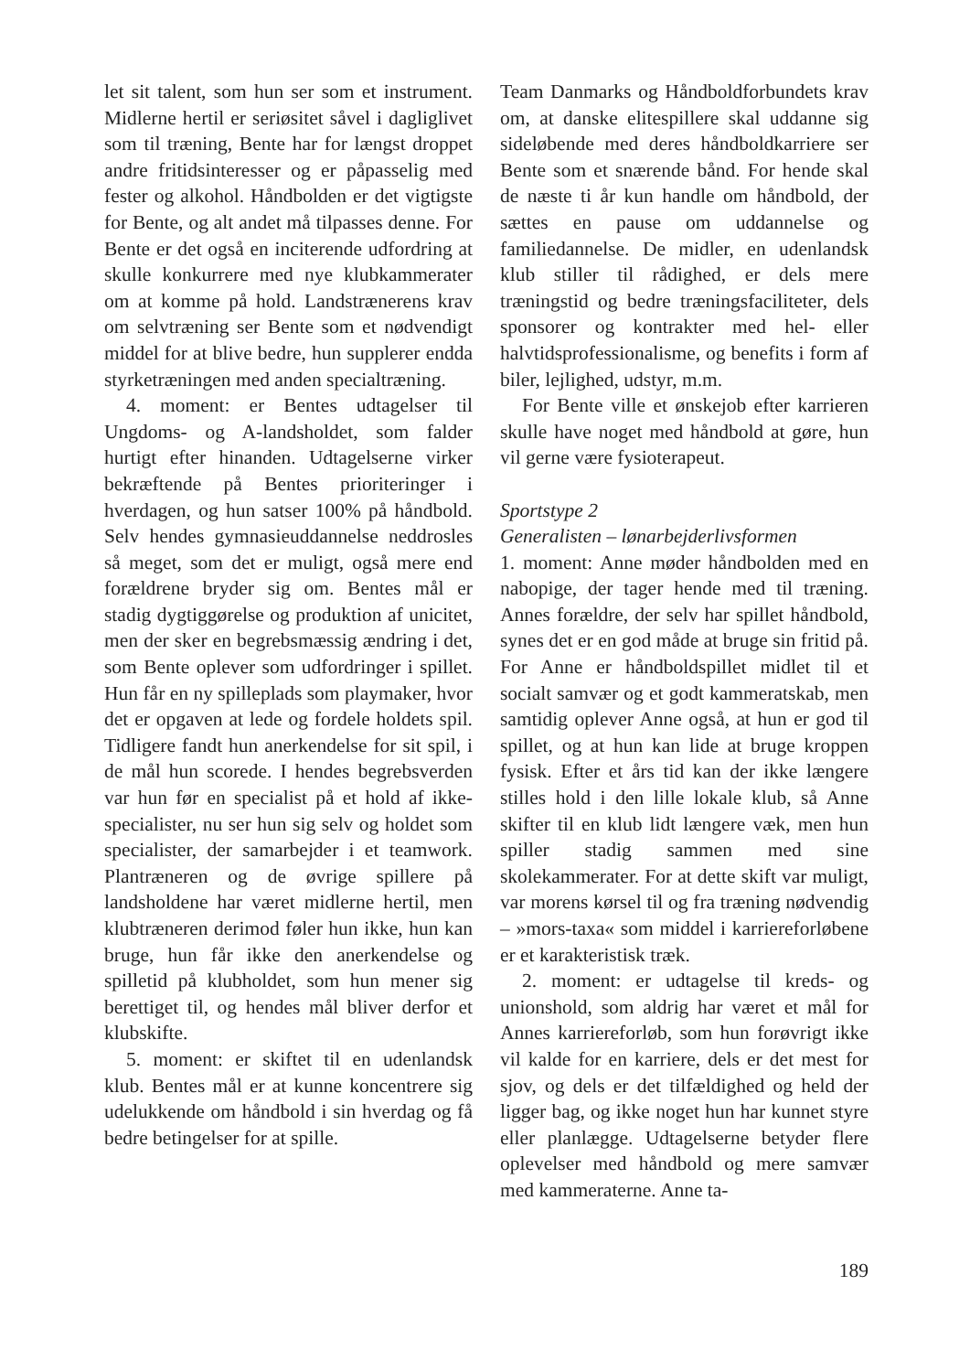let sit talent, som hun ser som et instrument. Midlerne hertil er seriøsitet såvel i dagliglivet som til træning, Bente har for længst droppet andre fritidsinteresser og er påpasselig med fester og alkohol. Håndbolden er det vigtigste for Bente, og alt andet må tilpasses denne. For Bente er det også en inciterende udfordring at skulle konkurrere med nye klubkammerater om at komme på hold. Landstrænerens krav om selvtræning ser Bente som et nødvendigt middel for at blive bedre, hun supplerer endda styrketræningen med anden specialtræning.
4. moment: er Bentes udtagelser til Ungdoms- og A-landsholdet, som falder hurtigt efter hinanden. Udtagelserne virker bekræftende på Bentes prioriteringer i hverdagen, og hun satser 100% på håndbold. Selv hendes gymnasieuddannelse neddrosles så meget, som det er muligt, også mere end forældrene bryder sig om. Bentes mål er stadig dygtiggørelse og produktion af unicitet, men der sker en begrebsmæssig ændring i det, som Bente oplever som udfordringer i spillet. Hun får en ny spilleplads som playmaker, hvor det er opgaven at lede og fordele holdets spil. Tidligere fandt hun anerkendelse for sit spil, i de mål hun scorede. I hendes begrebsverden var hun før en specialist på et hold af ikke-specialister, nu ser hun sig selv og holdet som specialister, der samarbejder i et teamwork. Plantræneren og de øvrige spillere på landsholdene har været midlerne hertil, men klubtræneren derimod føler hun ikke, hun kan bruge, hun får ikke den anerkendelse og spilletid på klubholdet, som hun mener sig berettiget til, og hendes mål bliver derfor et klubskifte.
5. moment: er skiftet til en udenlandsk klub. Bentes mål er at kunne koncentrere sig udelukkende om håndbold i sin hverdag og få bedre betingelser for at spille.
Team Danmarks og Håndboldforbundets krav om, at danske elitespillere skal uddanne sig sideløbende med deres håndboldkarriere ser Bente som et snærende bånd. For hende skal de næste ti år kun handle om håndbold, der sættes en pause om uddannelse og familiedannelse. De midler, en udenlandsk klub stiller til rådighed, er dels mere træningstid og bedre træningsfaciliteter, dels sponsorer og kontrakter med hel- eller halvtidsprofessionalisme, og benefits i form af biler, lejlighed, udstyr, m.m.
For Bente ville et ønskejob efter karrieren skulle have noget med håndbold at gøre, hun vil gerne være fysioterapeut.
Sportstype 2
Generalisten – lønarbejderlivsformen
1. moment: Anne møder håndbolden med en nabopige, der tager hende med til træning. Annes forældre, der selv har spillet håndbold, synes det er en god måde at bruge sin fritid på. For Anne er håndboldspillet midlet til et socialt samvær og et godt kammeratskab, men samtidig oplever Anne også, at hun er god til spillet, og at hun kan lide at bruge kroppen fysisk. Efter et års tid kan der ikke længere stilles hold i den lille lokale klub, så Anne skifter til en klub lidt længere væk, men hun spiller stadig sammen med sine skolekammerater. For at dette skift var muligt, var morens kørsel til og fra træning nødvendig – »mors-taxa« som middel i karriereforløbene er et karakteristisk træk.
2. moment: er udtagelse til kreds- og unionshold, som aldrig har været et mål for Annes karriereforløb, som hun forøvrigt ikke vil kalde for en karriere, dels er det mest for sjov, og dels er det tilfældighed og held der ligger bag, og ikke noget hun har kunnet styre eller planlægge. Udtagelserne betyder flere oplevelser med håndbold og mere samvær med kammeraterne. Anne ta-
189